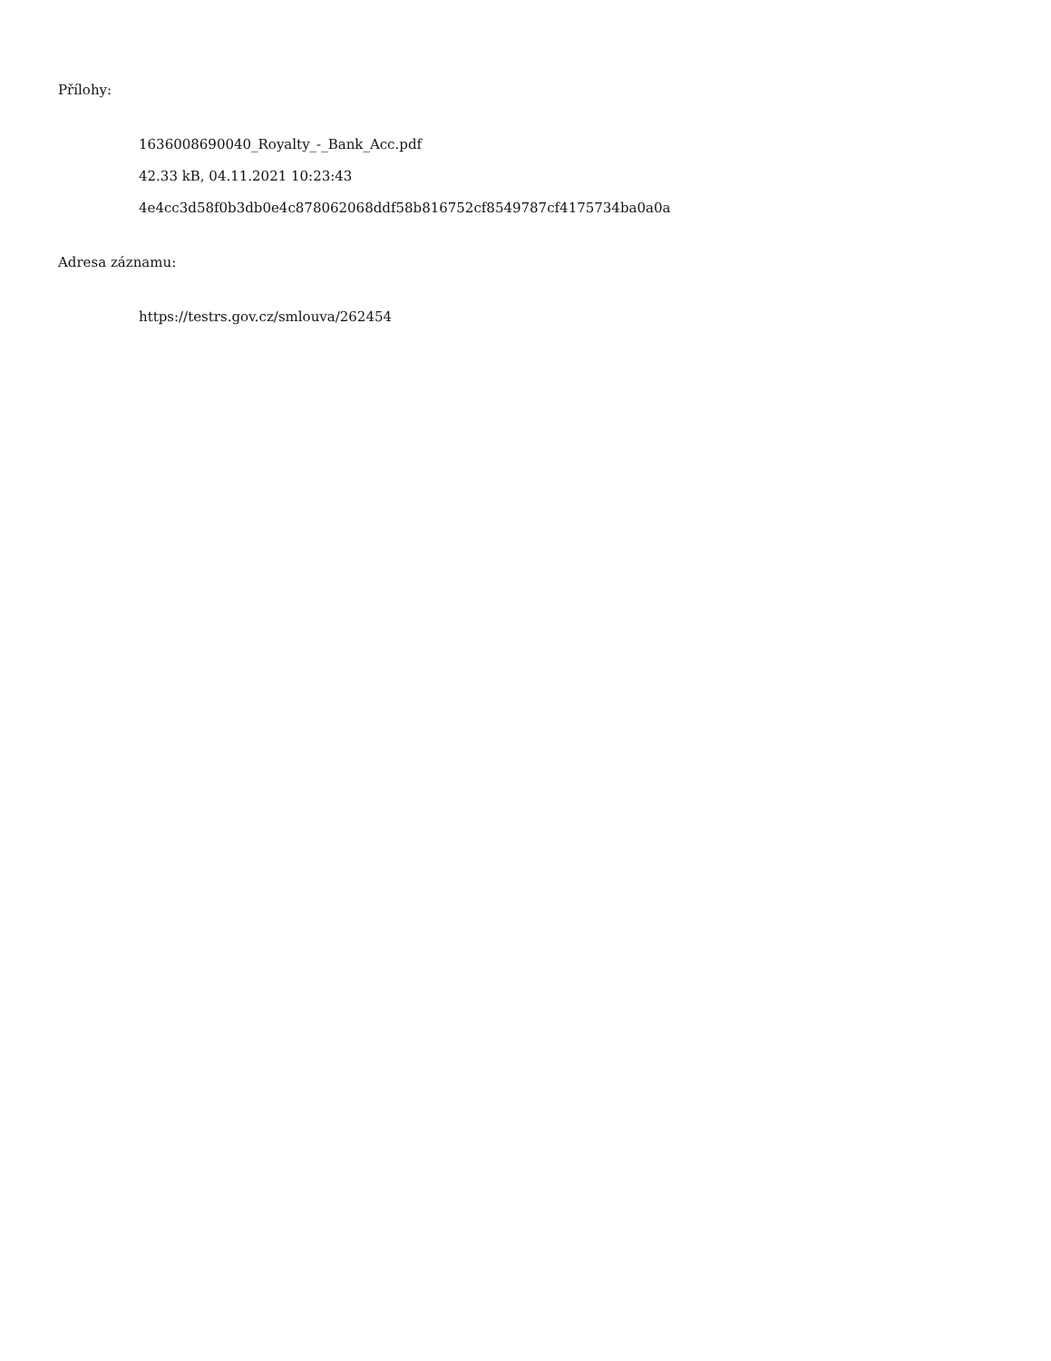Přílohy:
1636008690040_Royalty_-_Bank_Acc.pdf
42.33 kB, 04.11.2021 10:23:43
4e4cc3d58f0b3db0e4c878062068ddf58b816752cf8549787cf4175734ba0a0a
Adresa záznamu:
https://testrs.gov.cz/smlouva/262454